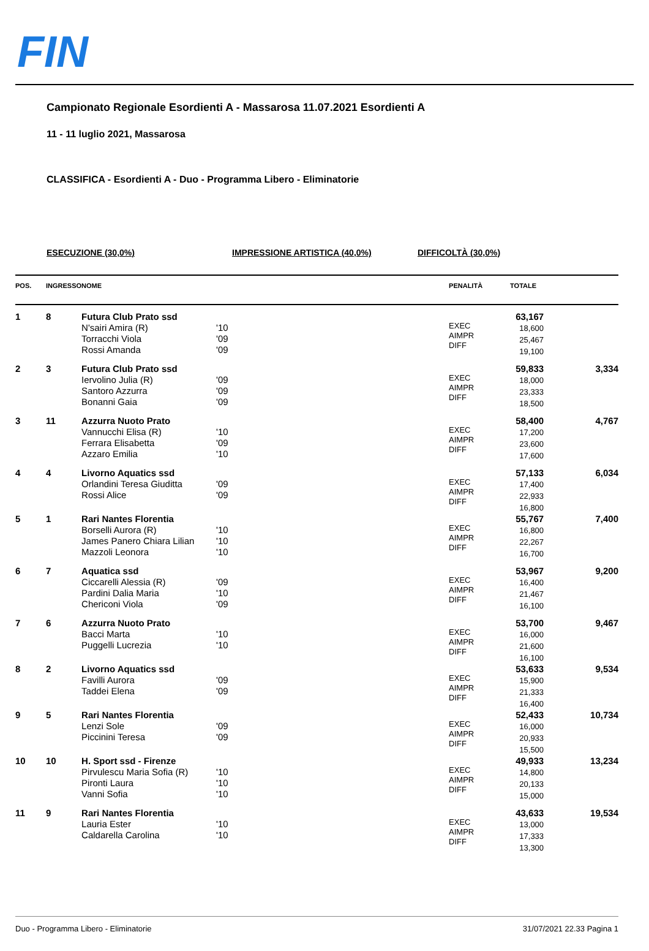FIN
Campionato Regionale Esordienti A - Massarosa 11.07.2021 Esordienti A
11 - 11 luglio 2021, Massarosa
CLASSIFICA - Esordienti A - Duo - Programma Libero - Eliminatorie
ESECUZIONE (30,0%) IMPRESSIONE ARTISTICA (40,0%) DIFFICOLTÀ (30,0%)
| POS. | INGRESSO | NOME | | PENALITÀ | TOTALE | |
| --- | --- | --- | --- | --- | --- | --- |
| 1 | 8 | Futura Club Prato ssd N'sairi Amira (R) Torracchi Viola Rossi Amanda | '10 '09 '09 | EXEC AIMPR DIFF | 63,167 18,600 25,467 19,100 | |
| 2 | 3 | Futura Club Prato ssd Iervolino Julia (R) Santoro Azzurra Bonanni Gaia | '09 '09 '09 | EXEC AIMPR DIFF | 59,833 18,000 23,333 18,500 | 3,334 |
| 3 | 11 | Azzurra Nuoto Prato Vannucchi Elisa (R) Ferrara Elisabetta Azzaro Emilia | '10 '09 '10 | EXEC AIMPR DIFF | 58,400 17,200 23,600 17,600 | 4,767 |
| 4 | 4 | Livorno Aquatics ssd Orlandini Teresa Giuditta Rossi Alice | '09 '09 | EXEC AIMPR DIFF | 57,133 17,400 22,933 16,800 | 6,034 |
| 5 | 1 | Rari Nantes Florentia Borselli Aurora (R) James Panero Chiara Lilian Mazzoli Leonora | '10 '10 '10 | EXEC AIMPR DIFF | 55,767 16,800 22,267 16,700 | 7,400 |
| 6 | 7 | Aquatica ssd Ciccarelli Alessia (R) Pardini Dalia Maria Chericoni Viola | '09 '10 '09 | EXEC AIMPR DIFF | 53,967 16,400 21,467 16,100 | 9,200 |
| 7 | 6 | Azzurra Nuoto Prato Bacci Marta Puggelli Lucrezia | '10 '10 | EXEC AIMPR DIFF | 53,700 16,000 21,600 16,100 | 9,467 |
| 8 | 2 | Livorno Aquatics ssd Favilli Aurora Taddei Elena | '09 '09 | EXEC AIMPR DIFF | 53,633 15,900 21,333 16,400 | 9,534 |
| 9 | 5 | Rari Nantes Florentia Lenzi Sole Piccinini Teresa | '09 '09 | EXEC AIMPR DIFF | 52,433 16,000 20,933 15,500 | 10,734 |
| 10 | 10 | H. Sport ssd - Firenze Pirvulescu Maria Sofia (R) Pironti Laura Vanni Sofia | '10 '10 '10 | EXEC AIMPR DIFF | 49,933 14,800 20,133 15,000 | 13,234 |
| 11 | 9 | Rari Nantes Florentia Lauria Ester Caldarella Carolina | '10 '10 | EXEC AIMPR DIFF | 43,633 13,000 17,333 13,300 | 19,534 |
Duo - Programma Libero - Eliminatorie 31/07/2021 22.33 Pagina 1